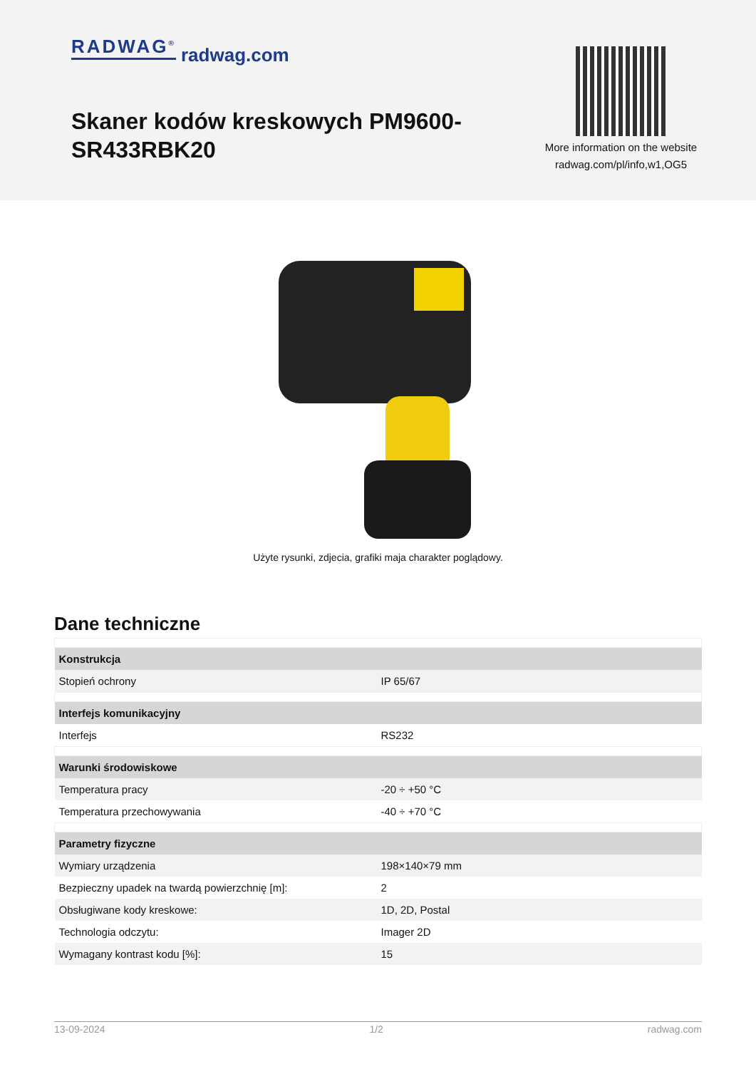RADWAG<sup>®</sup> radwag.com
Skaner kodów kreskowych PM9600-SR433RBK20
More information on the website
radwag.com/pl/info,w1,OG5
Użyte rysunki, zdjecia, grafiki maja charakter poglądowy.
Dane techniczne
| Konstrukcja | |
| --- | --- |
| Stopień ochrony | IP 65/67 |
| Interfejs komunikacyjny | |
| Interfejs | RS232 |
| Warunki środowiskowe | |
| Temperatura pracy | -20 ÷ +50 °C |
| Temperatura przechowywania | -40 ÷ +70 °C |
| Parametry fizyczne | |
| Wymiary urządzenia | 198×140×79 mm |
| Bezpieczny upadek na twardą powierzchnię [m]: | 2 |
| Obsługiwane kody kreskowe: | 1D, 2D, Postal |
| Technologia odczytu: | Imager 2D |
| Wymagany kontrast kodu [%]: | 15 |
13-09-2024 1/2 radwag.com